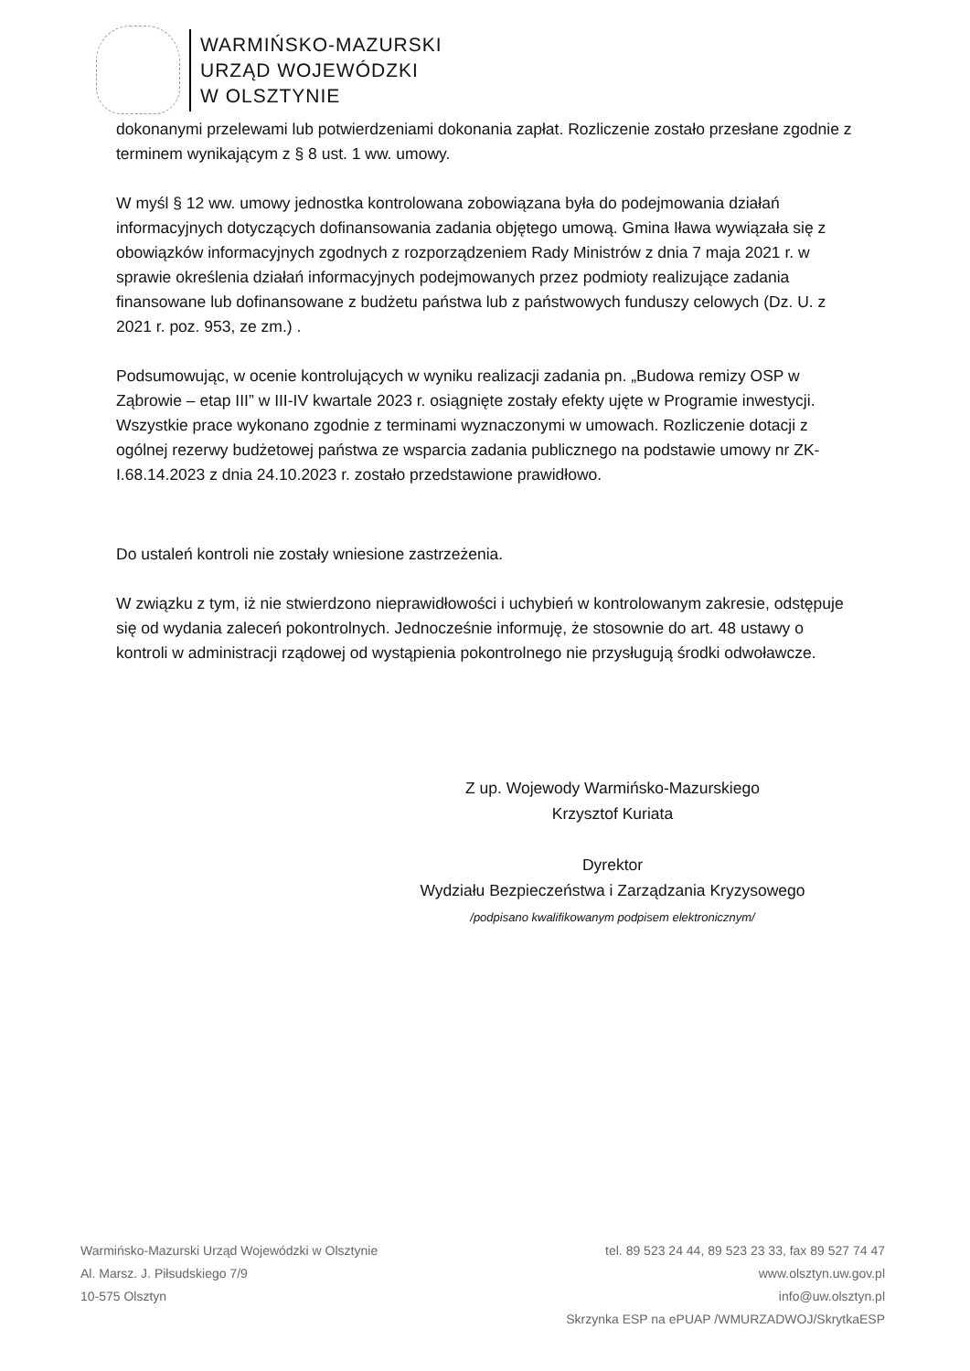WARMIŃSKO-MAZURSKI
URZĄD WOJEWÓDZKI
W OLSZTYNIE
dokonanymi przelewami lub potwierdzeniami dokonania zapłat. Rozliczenie zostało przesłane zgodnie z terminem wynikającym z § 8 ust. 1 ww. umowy.
W myśl § 12 ww. umowy jednostka kontrolowana zobowiązana była do podejmowania działań informacyjnych dotyczących dofinansowania zadania objętego umową. Gmina Iława wywiązała się z obowiązków informacyjnych zgodnych z rozporządzeniem Rady Ministrów z dnia 7 maja 2021 r. w sprawie określenia działań informacyjnych podejmowanych przez podmioty realizujące zadania finansowane lub dofinansowane z budżetu państwa lub z państwowych funduszy celowych (Dz. U. z 2021 r. poz. 953, ze zm.) .
Podsumowując, w ocenie kontrolujących w wyniku realizacji zadania pn. „Budowa remizy OSP w Ząbrowie – etap III” w III-IV kwartale 2023 r. osiągnięte zostały efekty ujęte w Programie inwestycji. Wszystkie prace wykonano zgodnie z terminami wyznaczonymi w umowach. Rozliczenie dotacji z ogólnej rezerwy budżetowej państwa ze wsparcia zadania publicznego na podstawie umowy nr ZK-I.68.14.2023 z dnia 24.10.2023 r. zostało przedstawione prawidłowo.
Do ustaleń kontroli nie zostały wniesione zastrzeżenia.
W związku z tym, iż nie stwierdzono nieprawidłowości i uchybień w kontrolowanym zakresie, odstępuje się od wydania zaleceń pokontrolnych. Jednocześnie informuję, że stosownie do art. 48 ustawy o kontroli w administracji rządowej od wystąpienia pokontrolnego nie przysługują środki odwoławcze.
Z up. Wojewody Warmińsko-Mazurskiego
Krzysztof Kuriata
Dyrektor
Wydziału Bezpieczeństwa i Zarządzania Kryzysowego
/podpisano kwalifikowanym podpisem elektronicznym/
Warmińsko-Mazurski Urząd Wojewódzki w Olsztynie
Al. Marsz. J. Piłsudskiego 7/9
10-575 Olsztyn
tel. 89 523 24 44, 89 523 23 33, fax 89 527 74 47
www.olsztyn.uw.gov.pl
info@uw.olsztyn.pl
Skrzynka ESP na ePUAP /WMURZADWOJ/SkrytkaESP